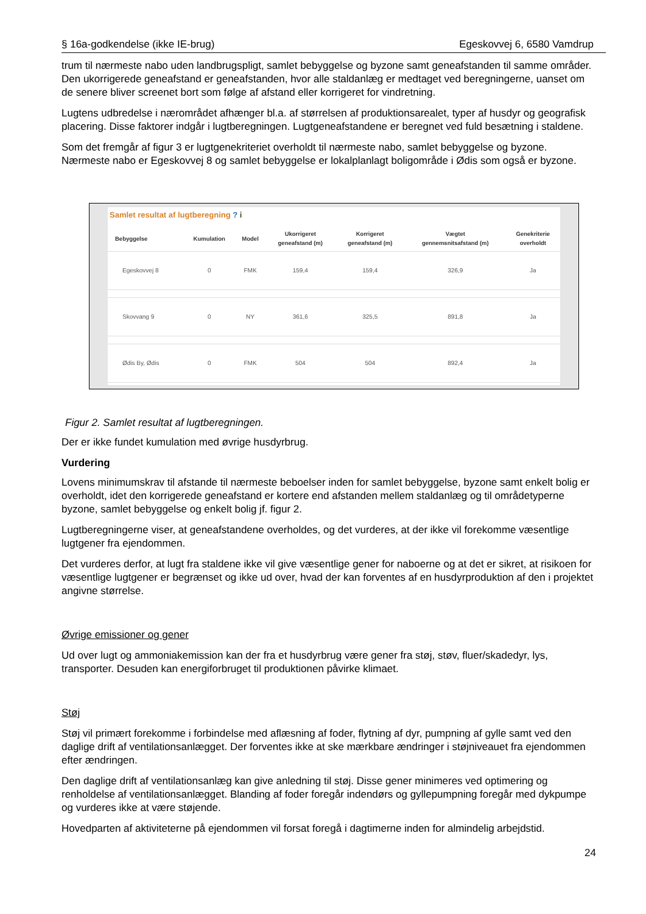§ 16a-godkendelse (ikke IE-brug) Egeskovvej 6, 6580 Vamdrup
trum til nærmeste nabo uden landbrugspligt, samlet bebyggelse og byzone samt geneafstanden til samme områder. Den ukorrigerede geneafstand er geneafstanden, hvor alle staldanlæg er medtaget ved beregningerne, uanset om de senere bliver screenet bort som følge af afstand eller korrigeret for vindretning.
Lugtens udbredelse i nærområdet afhænger bl.a. af størrelsen af produktionsarealet, typer af husdyr og geografisk placering. Disse faktorer indgår i lugtberegningen. Lugtgeneafstandene er beregnet ved fuld besætning i staldene.
Som det fremgår af figur 3 er lugtgenekriteriet overholdt til nærmeste nabo, samlet bebyggelse og byzone. Nærmeste nabo er Egeskovvej 8 og samlet bebyggelse er lokalplanlagt boligområde i Ødis som også er byzone.
Samlet resultat af lugtberegning ? i
| Bebyggelse | Kumulation | Model | Ukorrigeret geneafstand (m) | Korrigeret geneafstand (m) | Vægtet gennemsnitsafstand (m) | Genekriterie overholdt |
| --- | --- | --- | --- | --- | --- | --- |
| Egeskovvej 8 | 0 | FMK | 159,4 | 159,4 | 326,9 | Ja |
| Skovvang 9 | 0 | NY | 361,6 | 325,5 | 891,8 | Ja |
| Ødis By, Ødis | 0 | FMK | 504 | 504 | 892,4 | Ja |
Figur 2. Samlet resultat af lugtberegningen.
Der er ikke fundet kumulation med øvrige husdyrbrug.
Vurdering
Lovens minimumskrav til afstande til nærmeste beboelser inden for samlet bebyggelse, byzone samt enkelt bolig er overholdt, idet den korrigerede geneafstand er kortere end afstanden mellem staldanlæg og til områdetyperne byzone, samlet bebyggelse og enkelt bolig jf. figur 2.
Lugtberegningerne viser, at geneafstandene overholdes, og det vurderes, at der ikke vil forekomme væsentlige lugtgener fra ejendommen.
Det vurderes derfor, at lugt fra staldene ikke vil give væsentlige gener for naboerne og at det er sikret, at risikoen for væsentlige lugtgener er begrænset og ikke ud over, hvad der kan forventes af en husdyrproduktion af den i projektet angivne størrelse.
Øvrige emissioner og gener
Ud over lugt og ammoniakemission kan der fra et husdyrbrug være gener fra støj, støv, fluer/skadedyr, lys, transporter. Desuden kan energiforbruget til produktionen påvirke klimaet.
Støj
Støj vil primært forekomme i forbindelse med aflæsning af foder, flytning af dyr, pumpning af gylle samt ved den daglige drift af ventilationsanlægget. Der forventes ikke at ske mærkbare ændringer i støjniveauet fra ejendommen efter ændringen.
Den daglige drift af ventilationsanlæg kan give anledning til støj. Disse gener minimeres ved optimering og renholdelse af ventilationsanlægget. Blanding af foder foregår indendørs og gyllepumpning foregår med dykpumpe og vurderes ikke at være støjende.
Hovedparten af aktiviteterne på ejendommen vil forsat foregå i dagtimerne inden for almindelig arbejdstid.
24